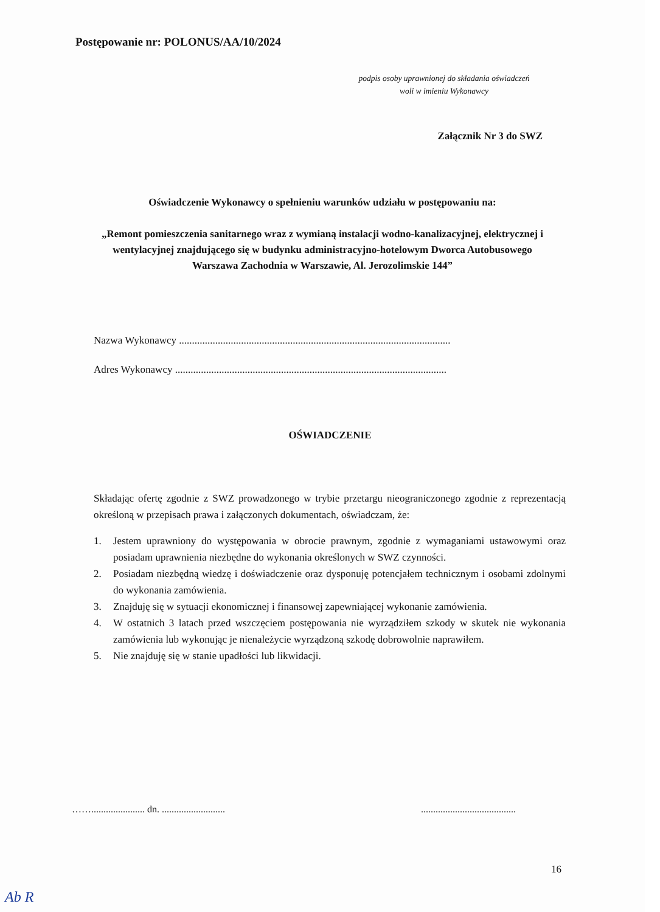Postępowanie nr: POLONUS/AA/10/2024
podpis osoby uprawnionej do składania oświadczeń
woli w imieniu Wykonawcy
Załącznik Nr 3 do SWZ
Oświadczenie Wykonawcy o spełnieniu warunków udziału w postępowaniu na:
„Remont pomieszczenia sanitarnego wraz z wymianą instalacji wodno-kanalizacyjnej, elektrycznej i wentylacyjnej znajdującego się w budynku administracyjno-hotelowym Dworca Autobusowego Warszawa Zachodnia w Warszawie, Al. Jerozolimskie 144”
Nazwa Wykonawcy .........................................................................................................
Adres Wykonawcy .........................................................................................................
OŚWIADCZENIE
Składając ofertę zgodnie z SWZ prowadzonego w trybie przetargu nieograniczonego zgodnie z reprezentacją określoną w przepisach prawa i załączonych dokumentach, oświadczam, że:
1. Jestem uprawniony do występowania w obrocie prawnym, zgodnie z wymaganiami ustawowymi oraz posiadam uprawnienia niezbędne do wykonania określonych w SWZ czynności.
2. Posiadam niezbędną wiedzę i doświadczenie oraz dysponuję potencjałem technicznym i osobami zdolnymi do wykonania zamówienia.
3. Znajduję się w sytuacji ekonomicznej i finansowej zapewniającej wykonanie zamówienia.
4. W ostatnich 3 latach przed wszczęciem postępowania nie wyrządziłem szkody w skutek nie wykonania zamówienia lub wykonując je nienależycie wyrządzoną szkodę dobrowolnie naprawiłem.
5. Nie znajduję się w stanie upadłości lub likwidacji.
……...................... dn. .......................... .......................................
16
Ab R